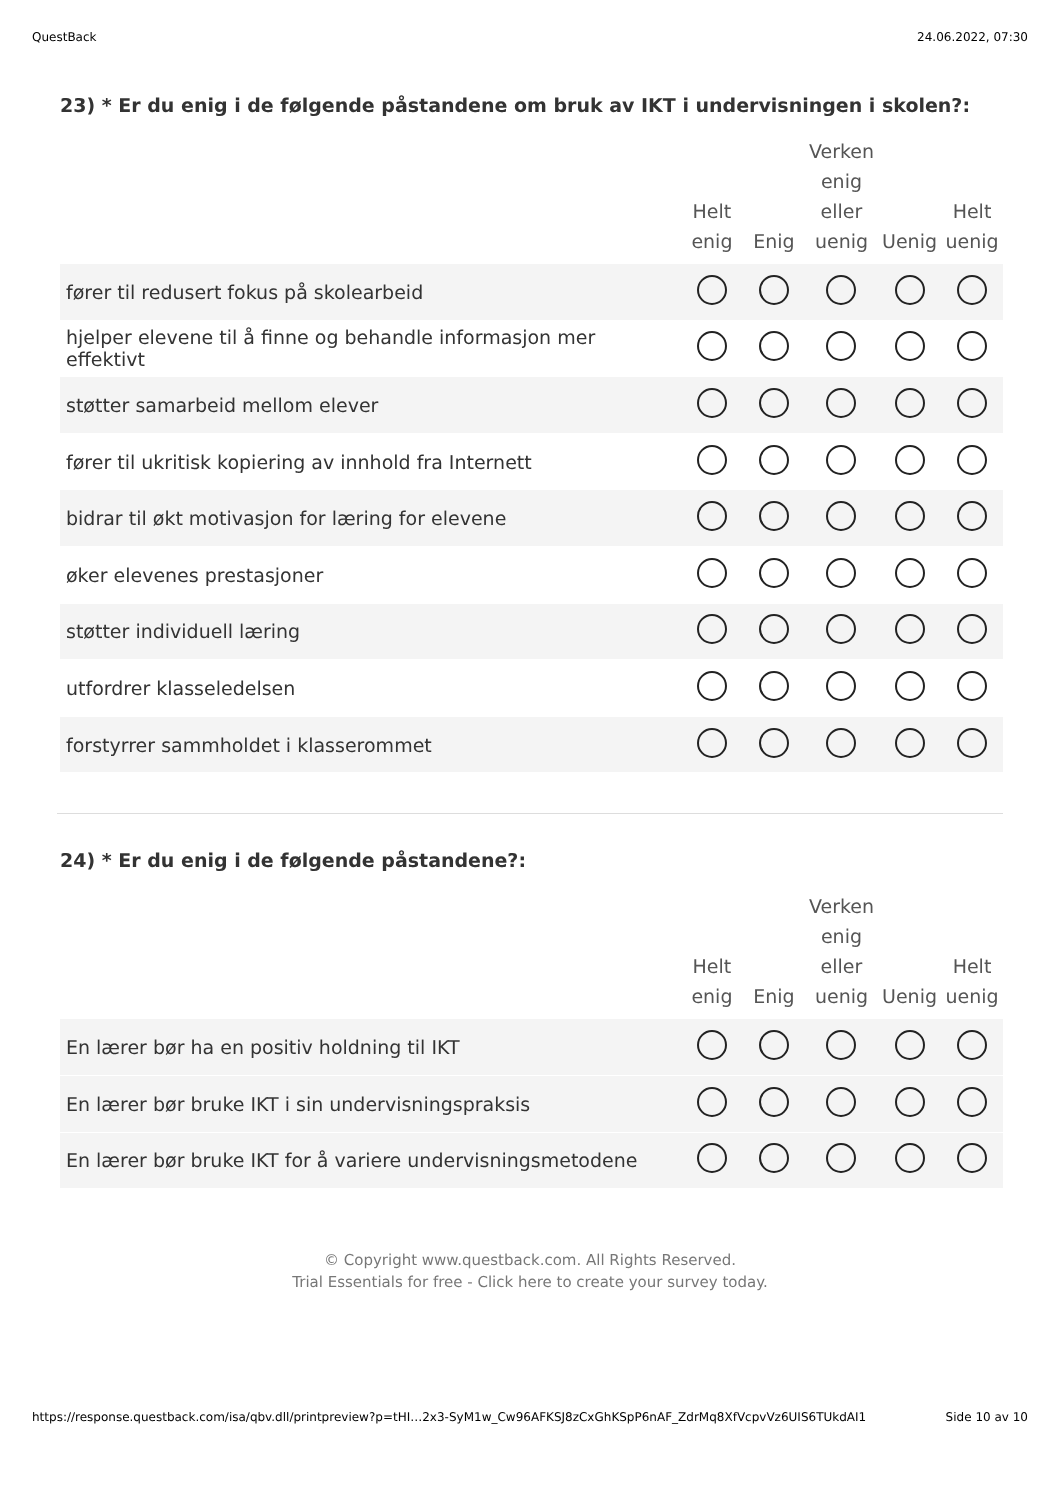QuestBack 24.06.2022, 07:30
23) * Er du enig i de følgende påstandene om bruk av IKT i undervisningen i skolen?:
| | Helt enig | Enig | Verken enig eller uenig | Uenig | Helt uenig |
| --- | --- | --- | --- | --- | --- |
| fører til redusert fokus på skolearbeid | | | | | |
| hjelper elevene til å finne og behandle informasjon mer effektivt | | | | | |
| støtter samarbeid mellom elever | | | | | |
| fører til ukritisk kopiering av innhold fra Internett | | | | | |
| bidrar til økt motivasjon for læring for elevene | | | | | |
| øker elevenes prestasjoner | | | | | |
| støtter individuell læring | | | | | |
| utfordrer klasseledelsen | | | | | |
| forstyrrer sammholdet i klasserommet | | | | | |
24) * Er du enig i de følgende påstandene?:
| | Helt enig | Enig | Verken enig eller uenig | Uenig | Helt uenig |
| --- | --- | --- | --- | --- | --- |
| En lærer bør ha en positiv holdning til IKT | | | | | |
| En lærer bør bruke IKT i sin undervisningspraksis | | | | | |
| En lærer bør bruke IKT for å variere undervisningsmetodene | | | | | |
© Copyright www.questback.com. All Rights Reserved.
Trial Essentials for free - Click here to create your survey today.
https://response.questback.com/isa/qbv.dll/printpreview?p=tHI…2x3-SyM1w_Cw96AFKSJ8zCxGhKSpP6nAF_ZdrMq8XfVcpvVz6UIS6TUkdAI1 Side 10 av 10